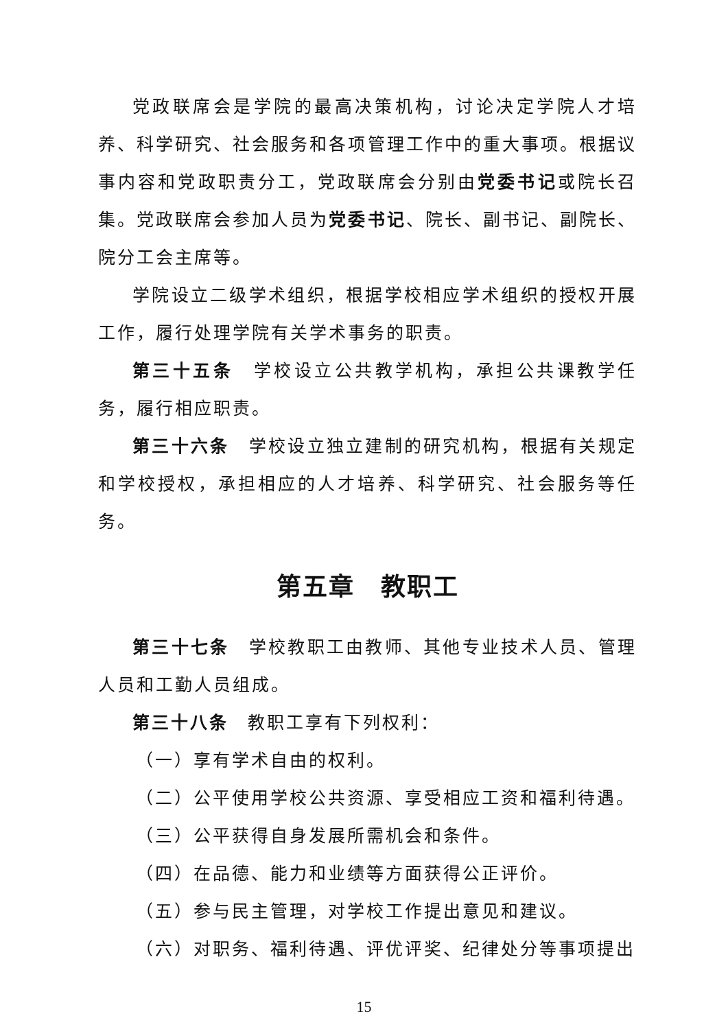党政联席会是学院的最高决策机构，讨论决定学院人才培养、科学研究、社会服务和各项管理工作中的重大事项。根据议事内容和党政职责分工，党政联席会分别由党委书记或院长召集。党政联席会参加人员为党委书记、院长、副书记、副院长、院分工会主席等。
学院设立二级学术组织，根据学校相应学术组织的授权开展工作，履行处理学院有关学术事务的职责。
第三十五条　学校设立公共教学机构，承担公共课教学任务，履行相应职责。
第三十六条　学校设立独立建制的研究机构，根据有关规定和学校授权，承担相应的人才培养、科学研究、社会服务等任务。
第五章　教职工
第三十七条　学校教职工由教师、其他专业技术人员、管理人员和工勤人员组成。
第三十八条　教职工享有下列权利：
（一）享有学术自由的权利。
（二）公平使用学校公共资源、享受相应工资和福利待遇。
（三）公平获得自身发展所需机会和条件。
（四）在品德、能力和业绩等方面获得公正评价。
（五）参与民主管理，对学校工作提出意见和建议。
（六）对职务、福利待遇、评优评奖、纪律处分等事项提出
15